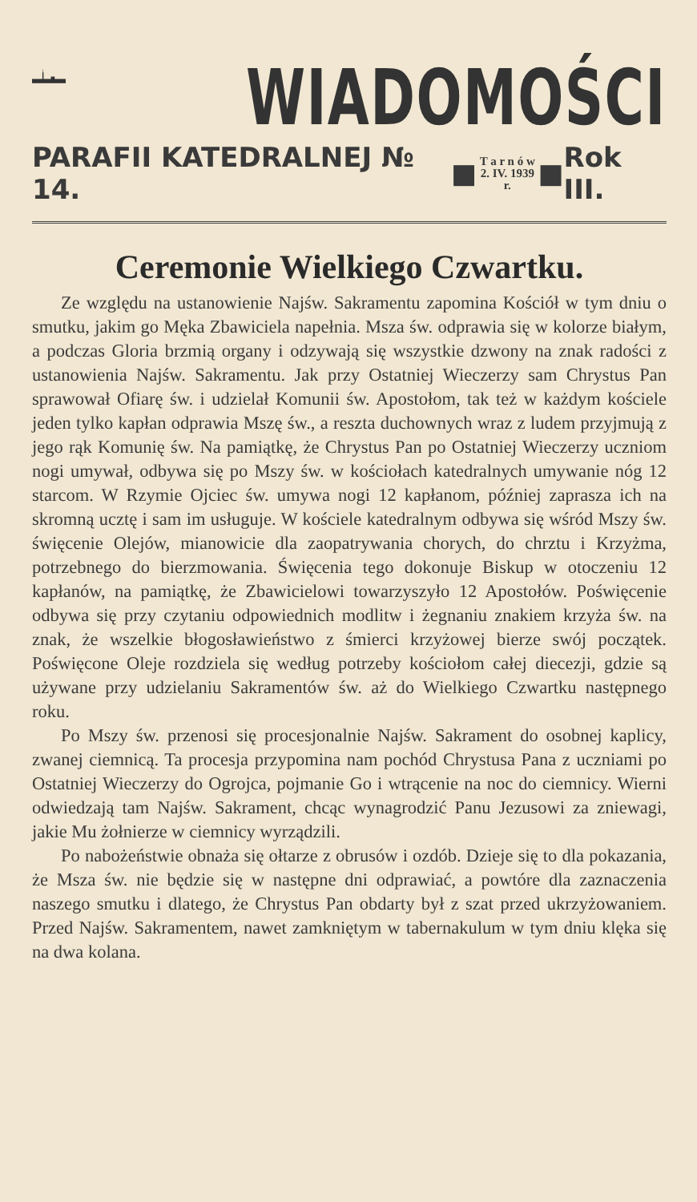WIADOMOŚCI
PARAFII KATEDRALNEJ № 14. ■ T a r n ó w
2. IV. 1939 r. ■ Rok III.
Ceremonie Wielkiego Czwartku.
Ze względu na ustanowienie Najśw. Sakramentu zapomina Kościół w tym dniu o smutku, jakim go Męka Zbawiciela napełnia. Msza św. odprawia się w kolorze białym, a podczas Gloria brzmią organy i odzywają się wszystkie dzwony na znak radości z ustanowienia Najśw. Sakramentu. Jak przy Ostatniej Wieczerzy sam Chrystus Pan sprawował Ofiarę św. i udzielał Komunii św. Apostołom, tak też w każdym kościele jeden tylko kapłan odprawia Mszę św., a reszta duchownych wraz z ludem przyjmują z jego rąk Komunię św. Na pamiątkę, że Chrystus Pan po Ostatniej Wieczerzy uczniom nogi umywał, odbywa się po Mszy św. w kościołach katedralnych umywanie nóg 12 starcom. W Rzymie Ojciec św. umywa nogi 12 kapłanom, później zaprasza ich na skromną ucztę i sam im usługuje. W kościele katedralnym odbywa się wśród Mszy św. święcenie Olejów, mianowicie dla zaopatrywania chorych, do chrztu i Krzyżma, potrzebnego do bierzmowania. Święcenia tego dokonuje Biskup w otoczeniu 12 kapłanów, na pamiątkę, że Zbawicielowi towarzyszyło 12 Apostołów. Poświęcenie odbywa się przy czytaniu odpowiednich modlitw i żegnaniu znakiem krzyża św. na znak, że wszelkie błogosławieństwo z śmierci krzyżowej bierze swój początek. Poświęcone Oleje rozdziela się według potrzeby kościołom całej diecezji, gdzie są używane przy udzielaniu Sakramentów św. aż do Wielkiego Czwartku następnego roku.
Po Mszy św. przenosi się procesjonalnie Najśw. Sakrament do osobnej kaplicy, zwanej ciemnicą. Ta procesja przypomina nam pochód Chrystusa Pana z uczniami po Ostatniej Wieczerzy do Ogrojca, pojmanie Go i wtrącenie na noc do ciemnicy. Wierni odwiedzają tam Najśw. Sakrament, chcąc wynagrodzić Panu Jezusowi za zniewagi, jakie Mu żołnierze w ciemnicy wyrządzili.
Po nabożeństwie obnaża się ołtarze z obrusów i ozdób. Dzieje się to dla pokazania, że Msza św. nie będzie się w następne dni odprawiać, a powtóre dla zaznaczenia naszego smutku i dlatego, że Chrystus Pan obdarty był z szat przed ukrzyżowaniem. Przed Najśw. Sakramentem, nawet zamkniętym w tabernakulum w tym dniu klęka się na dwa kolana.